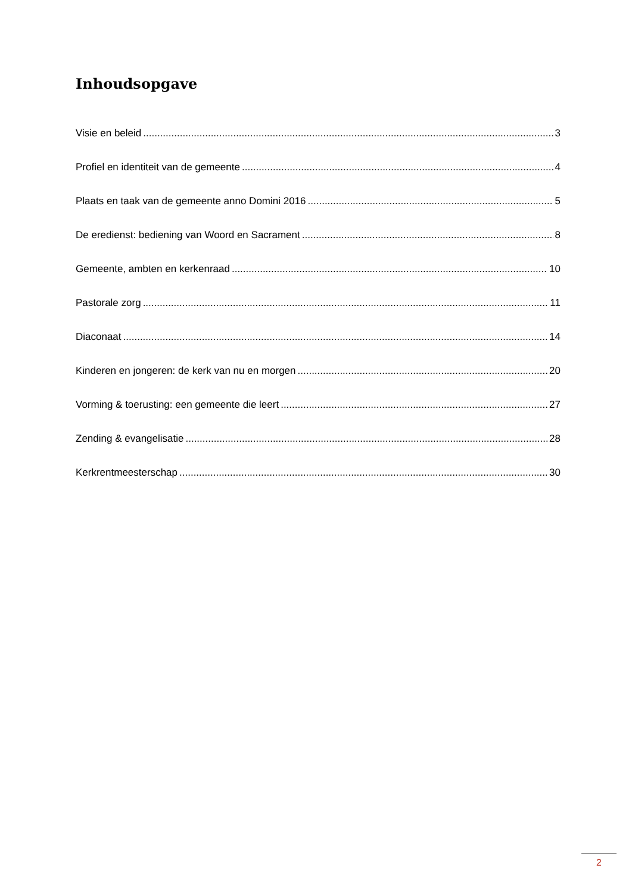Inhoudsopgave
Visie en beleid 3
Profiel en identiteit van de gemeente 4
Plaats en taak van de gemeente anno Domini 2016 5
De eredienst: bediening van Woord en Sacrament 8
Gemeente, ambten en kerkenraad 10
Pastorale zorg 11
Diaconaat 14
Kinderen en jongeren: de kerk van nu en morgen 20
Vorming & toerusting: een gemeente die leert 27
Zending & evangelisatie 28
Kerkrentmeesterschap 30
2